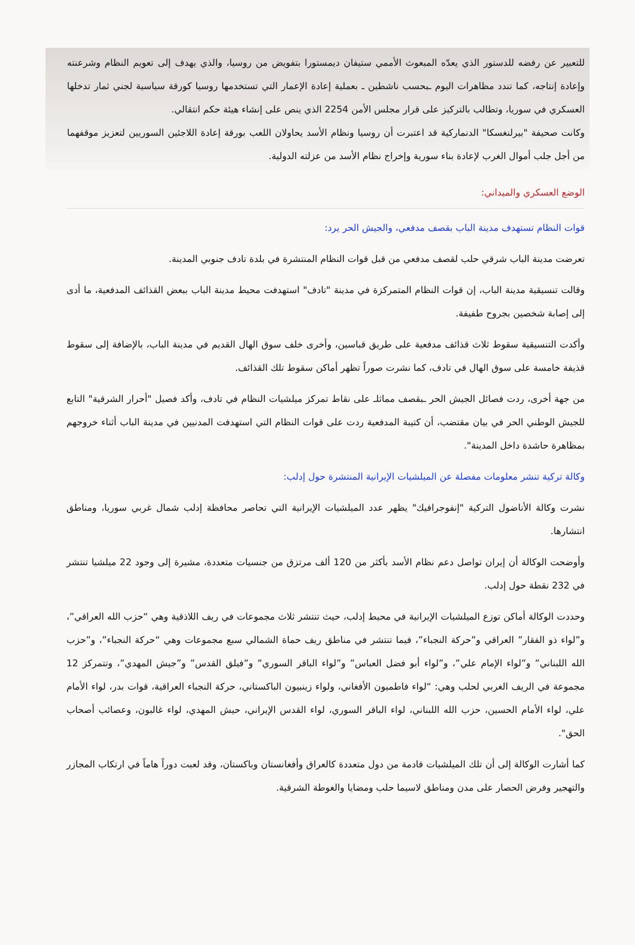للتعبير عن رفضه للدستور الذي يعدّه المبعوث الأممي ستيفان ديمستورا بتفويض من روسيا، والذي يهدف إلى تعويم النظام وشرعنته وإعادة إنتاجه، كما تندد مظاهرات اليوم ـبحسب ناشطين ـ بعملية إعادة الإعمار التي تستخدمها روسيا كورقة سياسية لجني ثمار تدخلها العسكري في سوريا، وتطالب بالتركيز على قرار مجلس الأمن 2254 الذي ينص على إنشاء هيئة حكم انتقالي.
وكانت صحيفة "بيرلنغسكا" الدنماركية قد اعتبرت أن روسيا ونظام الأسد يحاولان اللعب بورقة إعادة اللاجئين السوريين لتعزيز موقفهما من أجل جلب أموال الغرب لإعادة بناء سورية وإخراج نظام الأسد من عزلته الدولية.
الوضع العسكري والميداني:
قوات النظام تستهدف مدينة الباب بقصف مدفعي، والجيش الحر يرد:
تعرضت مدينة الباب شرقي حلب لقصف مدفعي من قبل قوات النظام المنتشرة في بلدة تادف جنوبي المدينة.
وقالت تنسيقية مدينة الباب، إن قوات النظام المتمركزة في مدينة "تادف" استهدفت محيط مدينة الباب ببعض القذائف المدفعية، ما أدى إلى إصابة شخصين بجروح طفيفة.
وأكدت التنسيقية سقوط ثلاث قذائف مدفعية على طريق قباسين، وأخرى خلف سوق الهال القديم في مدينة الباب، بالإضافة إلى سقوط قذيفة خامسة على سوق الهال في تادف، كما نشرت صوراً تظهر أماكن سقوط تلك القذائف.
من جهة أخرى، ردت فصائل الجيش الحر ـبقصف مماثلـ على نقاط تمركز ميلشيات النظام في تادف، وأكد فصيل "أحرار الشرقية" التابع للجيش الوطني الحر في بيان مقتضب، أن كتيبة المدفعية ردت على قوات النظام التي استهدفت المدنيين في مدينة الباب أثناء خروجهم بمظاهرة حاشدة داخل المدينة".
وكالة تركية تنشر معلومات مفصلة عن الميلشيات الإيرانية المنتشرة حول إدلب:
نشرت وكالة الأناضول التركية "إنفوجرافيك" يظهر عدد الميلشيات الإيرانية التي تحاصر محافظة إدلب شمال غربي سوريا، ومناطق انتشارها.
وأوضحت الوكالة أن إيران تواصل دعم نظام الأسد بأكثر من 120 ألف مرتزق من جنسيات متعددة، مشيرة إلى وجود 22 ميلشيا تنتشر في 232 نقطة حول إدلب.
وحددت الوكالة أماكن توزع الميلشيات الإيرانية في محيط إدلب، حيث تنتشر ثلاث مجموعات في ريف اللاذقية وهي “حزب الله العراقي”، و”لواء ذو الفقار” العراقي و”حركة النجباء”، فيما تنتشر في مناطق ريف حماة الشمالي سبع مجموعات وهي “حركة النجباء”، و”حزب الله اللبناني” و”لواء الإمام علي”، و”لواء أبو فضل العباس” و”لواء الباقر السوري” و”فيلق القدس” و”جيش المهدي”، وتتمركز 12 مجموعة في الريف الغربي لحلب وهي: “لواء فاطميون الأفغاني، ولواء زينبيون الباكستاني، حركة النجباء العراقية، قوات بدر، لواء الأمام علي، لواء الأمام الحسين، حزب الله اللبناني، لواء الباقر السوري، لواء القدس الإيراني، حيش المهدي، لواء غالبون، وعصائب أصحاب الحق".
كما أشارت الوكالة إلى أن تلك الميلشيات قادمة من دول متعددة كالعراق وأفغانستان وباكستان، وقد لعبت دوراً هاماً في ارتكاب المجازر والتهجير وفرض الحصار على مدن ومناطق لاسيما حلب ومضايا والغوطة الشرقية.